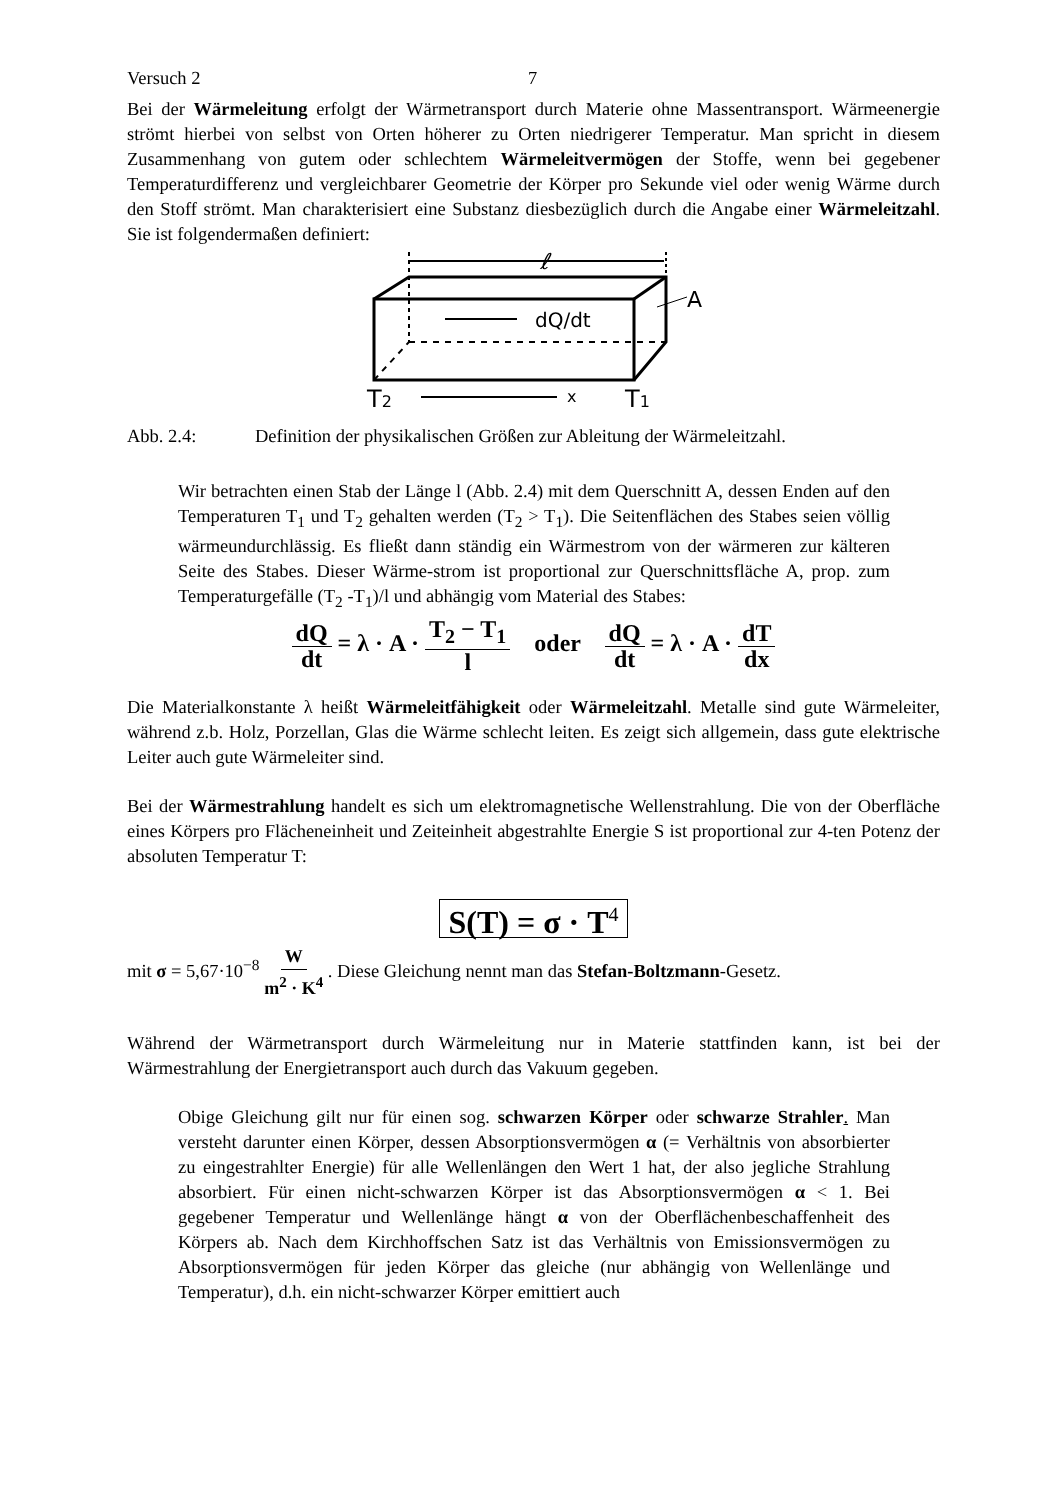Versuch 2 7
Bei der Wärmeleitung erfolgt der Wärmetransport durch Materie ohne Massentransport. Wärmeenergie strömt hierbei von selbst von Orten höherer zu Orten niedrigerer Temperatur. Man spricht in diesem Zusammenhang von gutem oder schlechtem Wärmeleitvermögen der Stoffe, wenn bei gegebener Temperaturdifferenz und vergleichbarer Geometrie der Körper pro Sekunde viel oder wenig Wärme durch den Stoff strömt. Man charakterisiert eine Substanz diesbezüglich durch die Angabe einer Wärmeleitzahl. Sie ist folgendermaßen definiert:
ℓ
dQ/dt
A
T2
x
T1
Abb. 2.4: Definition der physikalischen Größen zur Ableitung der Wärmeleitzahl.
Wir betrachten einen Stab der Länge l (Abb. 2.4) mit dem Querschnitt A, dessen Enden auf den Temperaturen T<sub>1</sub> und T<sub>2</sub> gehalten werden (T<sub>2</sub> > T<sub>1</sub>). Die Seitenflächen des Stabes seien völlig wärmeundurchlässig. Es fließt dann ständig ein Wärmestrom von der wärmeren zur kälteren Seite des Stabes. Dieser Wärme-strom ist proportional zur Querschnittsfläche A, prop. zum Temperaturgefälle (T<sub>2</sub> -T<sub>1</sub>)/l und abhängig vom Material des Stabes:
dQ dt = λ · A · T<sub>2</sub> − T<sub>1</sub> l oder dQ dt = λ · A · dT dx
Die Materialkonstante λ heißt Wärmeleitfähigkeit oder Wärmeleitzahl. Metalle sind gute Wärmeleiter, während z.b. Holz, Porzellan, Glas die Wärme schlecht leiten. Es zeigt sich allgemein, dass gute elektrische Leiter auch gute Wärmeleiter sind.
Bei der Wärmestrahlung handelt es sich um elektromagnetische Wellenstrahlung. Die von der Oberfläche eines Körpers pro Flächeneinheit und Zeiteinheit abgestrahlte Energie S ist proportional zur 4-ten Potenz der absoluten Temperatur T:
S(T) = σ · T<sup>4</sup>
mit σ = 5,67·10<sup>−8</sup> W m<sup>2</sup> · K<sup>4</sup> . Diese Gleichung nennt man das Stefan-Boltzmann-Gesetz.
Während der Wärmetransport durch Wärmeleitung nur in Materie stattfinden kann, ist bei der Wärmestrahlung der Energietransport auch durch das Vakuum gegeben.
Obige Gleichung gilt nur für einen sog. schwarzen Körper oder schwarze Strahler. Man versteht darunter einen Körper, dessen Absorptionsvermögen α (= Verhältnis von absorbierter zu eingestrahlter Energie) für alle Wellenlängen den Wert 1 hat, der also jegliche Strahlung absorbiert. Für einen nicht-schwarzen Körper ist das Absorptionsvermögen α < 1. Bei gegebener Temperatur und Wellenlänge hängt α von der Oberflächenbeschaffenheit des Körpers ab. Nach dem Kirchhoffschen Satz ist das Verhältnis von Emissionsvermögen zu Absorptionsvermögen für jeden Körper das gleiche (nur abhängig von Wellenlänge und Temperatur), d.h. ein nicht-schwarzer Körper emittiert auch